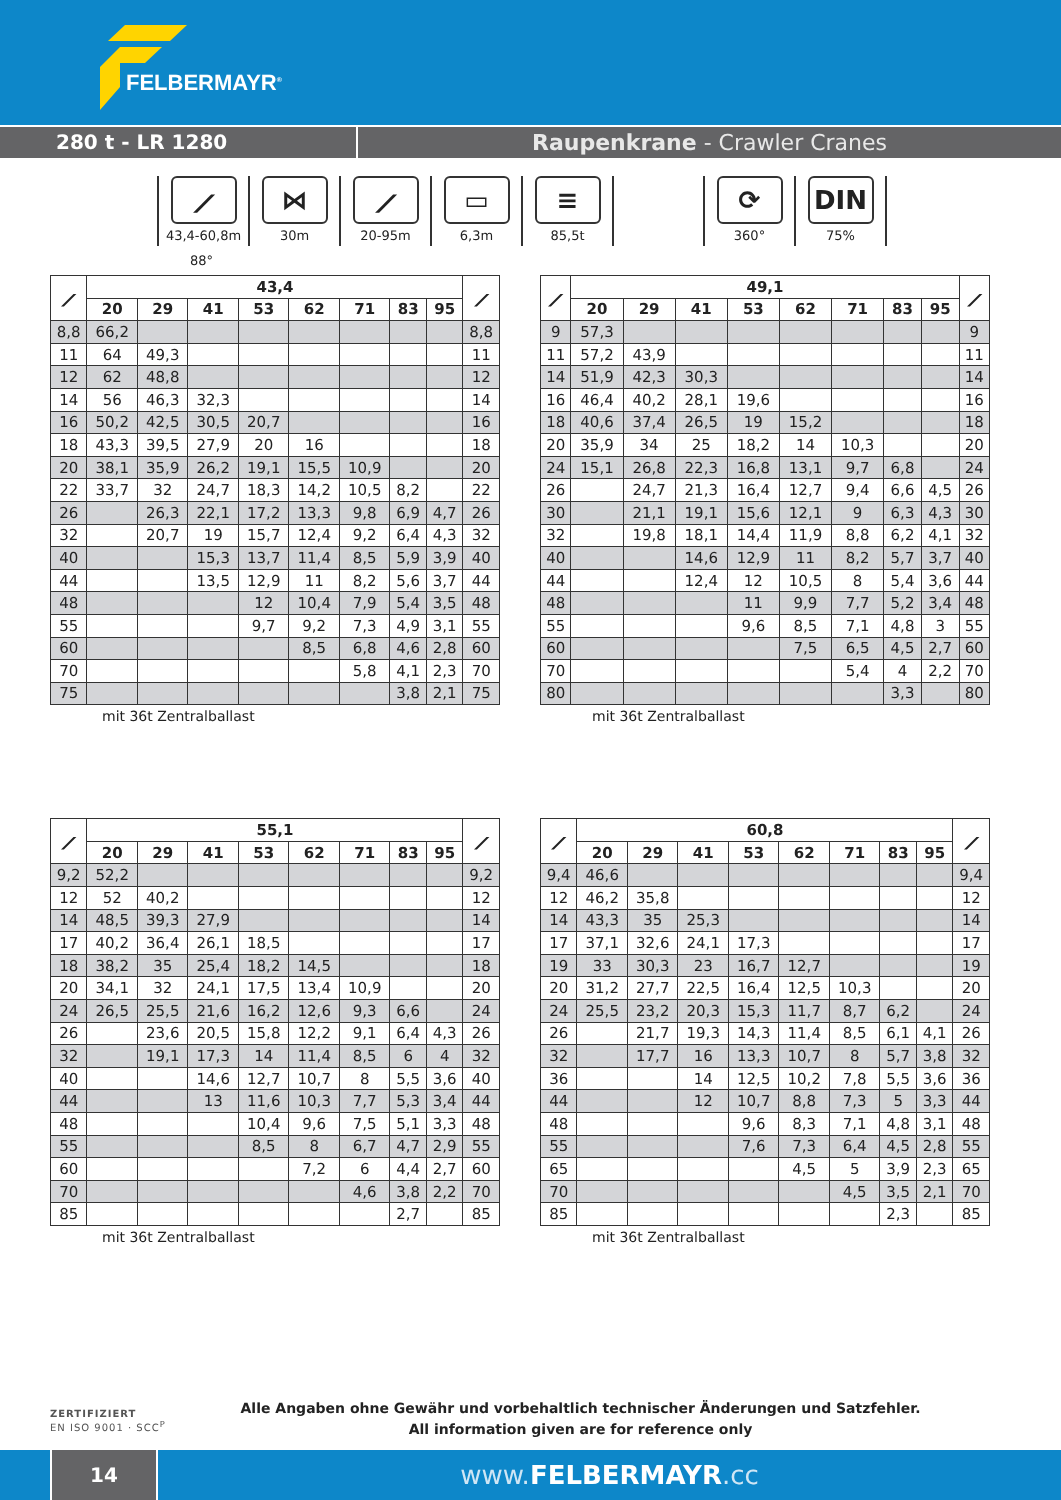FELBERMAYR<sup>®</sup>
280 t - LR 1280 Raupenkrane - Crawler Cranes
⟋
43,4-60,8m
⋈
30m
⟋
20-95m
▭
6,3m
≡
85,5t
⟳
360°
DIN
75%
88°
| ⟋ | 43,4 | | | | | | | | ⟋ |
| --- | --- | --- | --- | --- | --- | --- | --- | --- | --- |
| | 20 | 29 | 41 | 53 | 62 | 71 | 83 | 95 | |
| 8,8 | 66,2 | | | | | | | | 8,8 |
| 11 | 64 | 49,3 | | | | | | | 11 |
| 12 | 62 | 48,8 | | | | | | | 12 |
| 14 | 56 | 46,3 | 32,3 | | | | | | 14 |
| 16 | 50,2 | 42,5 | 30,5 | 20,7 | | | | | 16 |
| 18 | 43,3 | 39,5 | 27,9 | 20 | 16 | | | | 18 |
| 20 | 38,1 | 35,9 | 26,2 | 19,1 | 15,5 | 10,9 | | | 20 |
| 22 | 33,7 | 32 | 24,7 | 18,3 | 14,2 | 10,5 | 8,2 | | 22 |
| 26 | | 26,3 | 22,1 | 17,2 | 13,3 | 9,8 | 6,9 | 4,7 | 26 |
| 32 | | 20,7 | 19 | 15,7 | 12,4 | 9,2 | 6,4 | 4,3 | 32 |
| 40 | | | 15,3 | 13,7 | 11,4 | 8,5 | 5,9 | 3,9 | 40 |
| 44 | | | 13,5 | 12,9 | 11 | 8,2 | 5,6 | 3,7 | 44 |
| 48 | | | | 12 | 10,4 | 7,9 | 5,4 | 3,5 | 48 |
| 55 | | | | 9,7 | 9,2 | 7,3 | 4,9 | 3,1 | 55 |
| 60 | | | | | 8,5 | 6,8 | 4,6 | 2,8 | 60 |
| 70 | | | | | | 5,8 | 4,1 | 2,3 | 70 |
| 75 | | | | | | | 3,8 | 2,1 | 75 |
mit 36t Zentralballast
| ⟋ | 49,1 | | | | | | | | ⟋ |
| --- | --- | --- | --- | --- | --- | --- | --- | --- | --- |
| | 20 | 29 | 41 | 53 | 62 | 71 | 83 | 95 | |
| 9 | 57,3 | | | | | | | | 9 |
| 11 | 57,2 | 43,9 | | | | | | | 11 |
| 14 | 51,9 | 42,3 | 30,3 | | | | | | 14 |
| 16 | 46,4 | 40,2 | 28,1 | 19,6 | | | | | 16 |
| 18 | 40,6 | 37,4 | 26,5 | 19 | 15,2 | | | | 18 |
| 20 | 35,9 | 34 | 25 | 18,2 | 14 | 10,3 | | | 20 |
| 24 | 15,1 | 26,8 | 22,3 | 16,8 | 13,1 | 9,7 | 6,8 | | 24 |
| 26 | | 24,7 | 21,3 | 16,4 | 12,7 | 9,4 | 6,6 | 4,5 | 26 |
| 30 | | 21,1 | 19,1 | 15,6 | 12,1 | 9 | 6,3 | 4,3 | 30 |
| 32 | | 19,8 | 18,1 | 14,4 | 11,9 | 8,8 | 6,2 | 4,1 | 32 |
| 40 | | | 14,6 | 12,9 | 11 | 8,2 | 5,7 | 3,7 | 40 |
| 44 | | | 12,4 | 12 | 10,5 | 8 | 5,4 | 3,6 | 44 |
| 48 | | | | 11 | 9,9 | 7,7 | 5,2 | 3,4 | 48 |
| 55 | | | | 9,6 | 8,5 | 7,1 | 4,8 | 3 | 55 |
| 60 | | | | | 7,5 | 6,5 | 4,5 | 2,7 | 60 |
| 70 | | | | | | 5,4 | 4 | 2,2 | 70 |
| 80 | | | | | | | 3,3 | | 80 |
mit 36t Zentralballast
| ⟋ | 55,1 | | | | | | | | ⟋ |
| --- | --- | --- | --- | --- | --- | --- | --- | --- | --- |
| | 20 | 29 | 41 | 53 | 62 | 71 | 83 | 95 | |
| 9,2 | 52,2 | | | | | | | | 9,2 |
| 12 | 52 | 40,2 | | | | | | | 12 |
| 14 | 48,5 | 39,3 | 27,9 | | | | | | 14 |
| 17 | 40,2 | 36,4 | 26,1 | 18,5 | | | | | 17 |
| 18 | 38,2 | 35 | 25,4 | 18,2 | 14,5 | | | | 18 |
| 20 | 34,1 | 32 | 24,1 | 17,5 | 13,4 | 10,9 | | | 20 |
| 24 | 26,5 | 25,5 | 21,6 | 16,2 | 12,6 | 9,3 | 6,6 | | 24 |
| 26 | | 23,6 | 20,5 | 15,8 | 12,2 | 9,1 | 6,4 | 4,3 | 26 |
| 32 | | 19,1 | 17,3 | 14 | 11,4 | 8,5 | 6 | 4 | 32 |
| 40 | | | 14,6 | 12,7 | 10,7 | 8 | 5,5 | 3,6 | 40 |
| 44 | | | 13 | 11,6 | 10,3 | 7,7 | 5,3 | 3,4 | 44 |
| 48 | | | | 10,4 | 9,6 | 7,5 | 5,1 | 3,3 | 48 |
| 55 | | | | 8,5 | 8 | 6,7 | 4,7 | 2,9 | 55 |
| 60 | | | | | 7,2 | 6 | 4,4 | 2,7 | 60 |
| 70 | | | | | | 4,6 | 3,8 | 2,2 | 70 |
| 85 | | | | | | | 2,7 | | 85 |
mit 36t Zentralballast
| ⟋ | 60,8 | | | | | | | | ⟋ |
| --- | --- | --- | --- | --- | --- | --- | --- | --- | --- |
| | 20 | 29 | 41 | 53 | 62 | 71 | 83 | 95 | |
| 9,4 | 46,6 | | | | | | | | 9,4 |
| 12 | 46,2 | 35,8 | | | | | | | 12 |
| 14 | 43,3 | 35 | 25,3 | | | | | | 14 |
| 17 | 37,1 | 32,6 | 24,1 | 17,3 | | | | | 17 |
| 19 | 33 | 30,3 | 23 | 16,7 | 12,7 | | | | 19 |
| 20 | 31,2 | 27,7 | 22,5 | 16,4 | 12,5 | 10,3 | | | 20 |
| 24 | 25,5 | 23,2 | 20,3 | 15,3 | 11,7 | 8,7 | 6,2 | | 24 |
| 26 | | 21,7 | 19,3 | 14,3 | 11,4 | 8,5 | 6,1 | 4,1 | 26 |
| 32 | | 17,7 | 16 | 13,3 | 10,7 | 8 | 5,7 | 3,8 | 32 |
| 36 | | | 14 | 12,5 | 10,2 | 7,8 | 5,5 | 3,6 | 36 |
| 44 | | | 12 | 10,7 | 8,8 | 7,3 | 5 | 3,3 | 44 |
| 48 | | | | 9,6 | 8,3 | 7,1 | 4,8 | 3,1 | 48 |
| 55 | | | | 7,6 | 7,3 | 6,4 | 4,5 | 2,8 | 55 |
| 65 | | | | | 4,5 | 5 | 3,9 | 2,3 | 65 |
| 70 | | | | | | 4,5 | 3,5 | 2,1 | 70 |
| 85 | | | | | | | 2,3 | | 85 |
mit 36t Zentralballast
ZERTIFIZIERT
EN ISO 9001 · SCC<sup>P</sup>
Alle Angaben ohne Gewähr und vorbehaltlich technischer Änderungen und Satzfehler.
All information given are for reference only
14
www.FELBERMAYR.cc